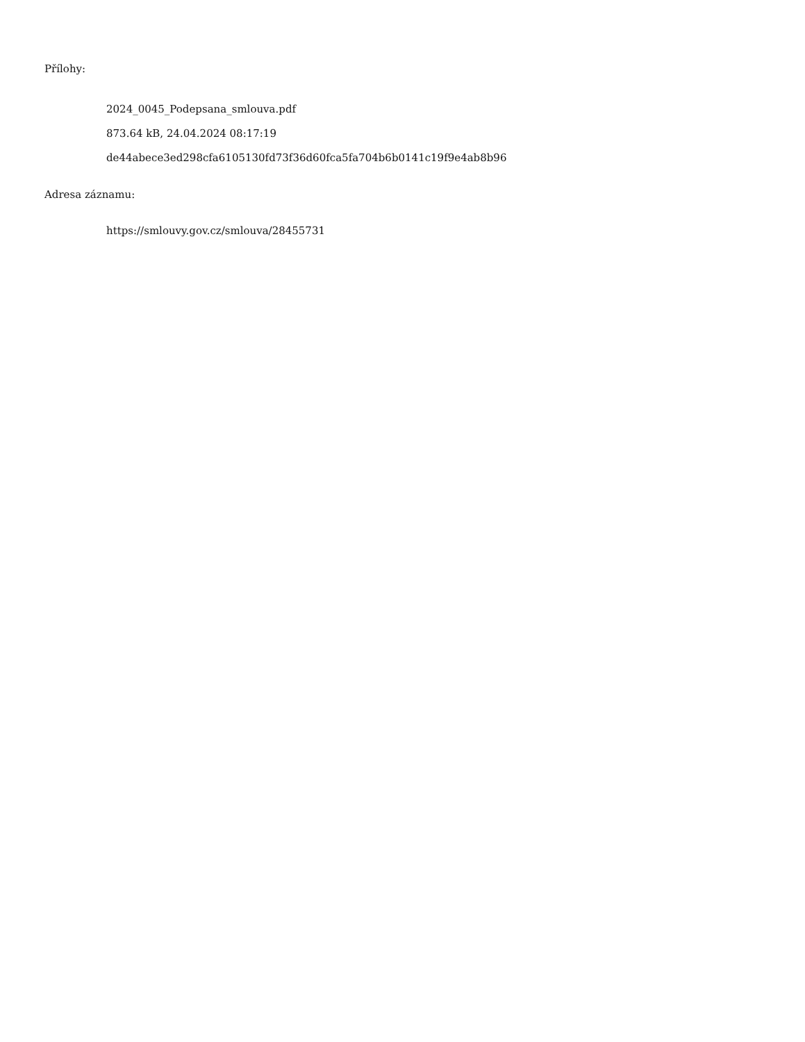Přílohy:
2024_0045_Podepsana_smlouva.pdf
873.64 kB, 24.04.2024 08:17:19
de44abece3ed298cfa6105130fd73f36d60fca5fa704b6b0141c19f9e4ab8b96
Adresa záznamu:
https://smlouvy.gov.cz/smlouva/28455731